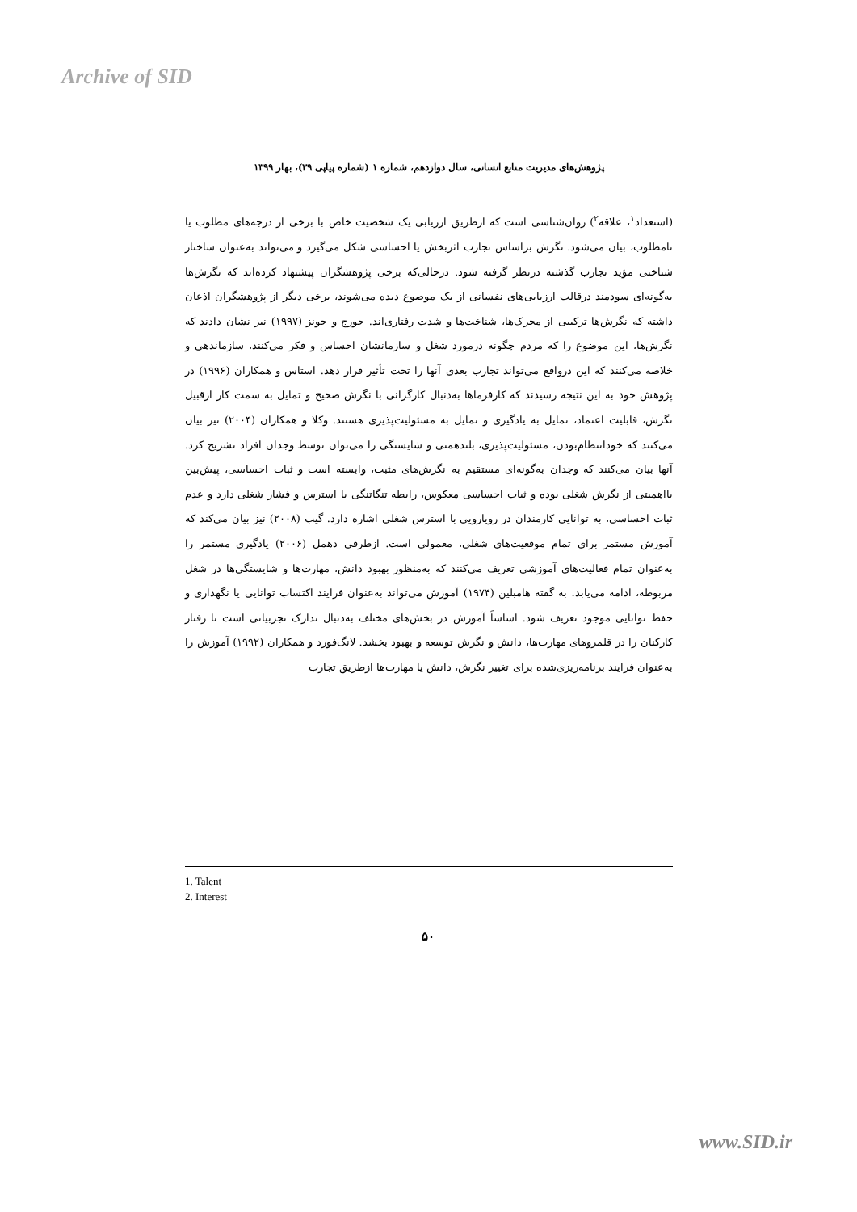Archive of SID
پژوهش‌های مدیریت منابع انسانی، سال دوازدهم، شماره ۱ (شماره پیاپی ۳۹)، بهار ۱۳۹۹
(استعداد<sup>۱</sup>، علاقه<sup>۲</sup>) روان‌شناسی است که ازطریق ارزیابی یک شخصیت خاص با برخی از درجه‌های مطلوب یا نامطلوب، بیان می‌شود. نگرش براساس تجارب اثربخش یا احساسی شکل می‌گیرد و می‌تواند به‌عنوان ساختار شناختی مؤید تجارب گذشته درنظر گرفته شود. درحالی‌که برخی پژوهشگران پیشنهاد کرده‌اند که نگرش‌ها به‌گونه‌ای سودمند درقالب ارزیابی‌های نفسانی از یک موضوع دیده می‌شوند، برخی دیگر از پژوهشگران اذعان داشته که نگرش‌ها ترکیبی از محرک‌ها، شناخت‌ها و شدت رفتاری‌اند. جورج و جونز (۱۹۹۷) نیز نشان دادند که نگرش‌ها، این موضوع را که مردم چگونه درمورد شغل و سازمانشان احساس و فکر می‌کنند، سازماندهی و خلاصه می‌کنند که این درواقع می‌تواند تجارب بعدی آنها را تحت تأثیر قرار دهد. استاس و همکاران (۱۹۹۶) در پژوهش خود به این نتیجه رسیدند که کارفرماها به‌دنبال کارگرانی با نگرش صحیح و تمایل به سمت کار ازقبیل نگرش، قابلیت اعتماد، تمایل به یادگیری و تمایل به مسئولیت‌پذیری هستند. وکلا و همکاران (۲۰۰۴) نیز بیان می‌کنند که خودانتظام‌بودن، مسئولیت‌پذیری، بلندهمتی و شایستگی را می‌توان توسط وجدان افراد تشریح کرد. آنها بیان می‌کنند که وجدان به‌گونه‌ای مستقیم به نگرش‌های مثبت، وابسته است و ثبات احساسی، پیش‌بین بااهمیتی از نگرش شغلی بوده و ثبات احساسی معکوس، رابطه تنگاتنگی با استرس و فشار شغلی دارد و عدم ثبات احساسی، به توانایی کارمندان در رویارویی با استرس شغلی اشاره دارد. گیب (۲۰۰۸) نیز بیان می‌کند که آموزش مستمر برای تمام موقعیت‌های شغلی، معمولی است. ازطرفی دهمل (۲۰۰۶) یادگیری مستمر را به‌عنوان تمام فعالیت‌های آموزشی تعریف می‌کنند که به‌منظور بهبود دانش، مهارت‌ها و شایستگی‌ها در شغل مربوطه، ادامه می‌یابد. به گفته هامبلین (۱۹۷۴) آموزش می‌تواند به‌عنوان فرایند اکتساب توانایی یا نگهداری و حفظ توانایی موجود تعریف شود. اساساً آموزش در بخش‌های مختلف به‌دنبال تدارک تجربیاتی است تا رفتار کارکنان را در قلمروهای مهارت‌ها، دانش و نگرش توسعه و بهبود بخشد. لانگ‌فورد و همکاران (۱۹۹۲) آموزش را به‌عنوان فرایند برنامه‌ریزی‌شده برای تغییر نگرش، دانش یا مهارت‌ها ازطریق تجارب
1. Talent
2. Interest
۵۰
www.SID.ir